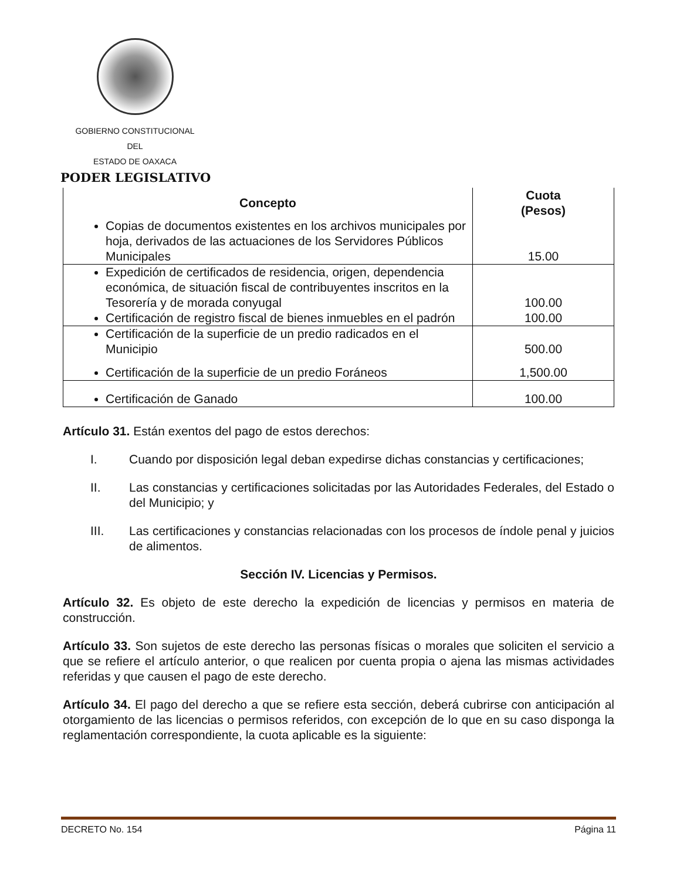GOBIERNO CONSTITUCIONAL
DEL
ESTADO DE OAXACA
PODER LEGISLATIVO
| Concepto | Cuota (Pesos) |
| --- | --- |
| Copias de documentos existentes en los archivos municipales por hoja, derivados de las actuaciones de los Servidores Públicos Municipales | 15.00 |
| Expedición de certificados de residencia, origen, dependencia económica, de situación fiscal de contribuyentes inscritos en la Tesorería y de morada conyugal | 100.00 |
| Certificación de registro fiscal de bienes inmuebles en el padrón | 100.00 |
| Certificación de la superficie de un predio radicados en el Municipio | 500.00 |
| Certificación de la superficie de un predio Foráneos | 1,500.00 |
| Certificación de Ganado | 100.00 |
Artículo 31. Están exentos del pago de estos derechos:
I. Cuando por disposición legal deban expedirse dichas constancias y certificaciones;
II. Las constancias y certificaciones solicitadas por las Autoridades Federales, del Estado o del Municipio; y
III. Las certificaciones y constancias relacionadas con los procesos de índole penal y juicios de alimentos.
Sección IV. Licencias y Permisos.
Artículo 32. Es objeto de este derecho la expedición de licencias y permisos en materia de construcción.
Artículo 33. Son sujetos de este derecho las personas físicas o morales que soliciten el servicio a que se refiere el artículo anterior, o que realicen por cuenta propia o ajena las mismas actividades referidas y que causen el pago de este derecho.
Artículo 34. El pago del derecho a que se refiere esta sección, deberá cubrirse con anticipación al otorgamiento de las licencias o permisos referidos, con excepción de lo que en su caso disponga la reglamentación correspondiente, la cuota aplicable es la siguiente:
DECRETO No. 154 Página 11